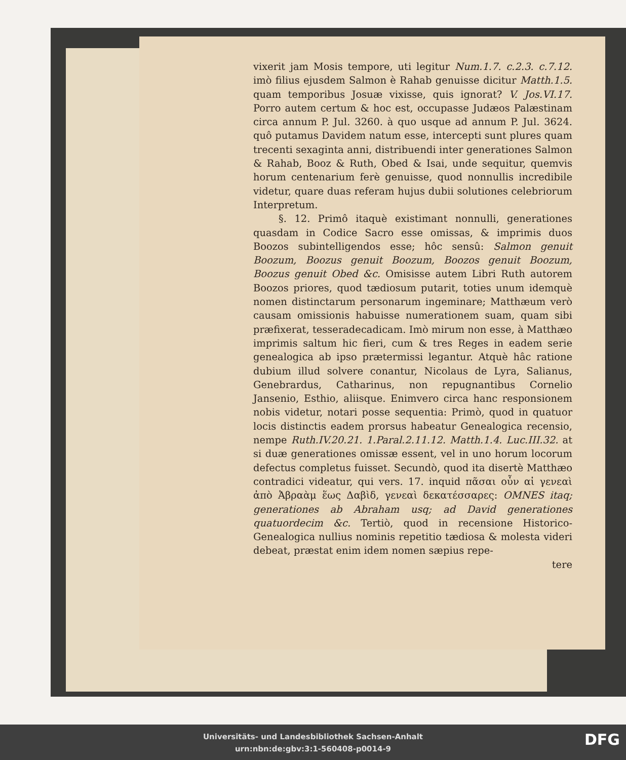vixerit jam Mosis tempore, uti legitur Num.1.7. c.2.3. c.7.12. imò filius ejusdem Salmon è Rahab genuisse dicitur Matth.1.5. quam temporibus Josuæ vixisse, quis ignorat? V. Jos.VI.17. Porro autem certum & hoc est, occupasse Judæos Palæstinam circa annum P. Jul. 3260. à quo usque ad annum P. Jul. 3624. quô putamus Davidem natum esse, intercepti sunt plures quam trecenti sexaginta anni, distribuendi inter generationes Salmon & Rahab, Booz & Ruth, Obed & Isai, unde sequitur, quemvis horum centenarium ferè genuisse, quod nonnullis incredibile videtur, quare duas referam hujus dubii solutiones celebriorum Interpretum.
§. 12. Primô itaquè existimant nonnulli, generationes quasdam in Codice Sacro esse omissas, & imprimis duos Boozos subintelligendos esse; hôc sensû: Salmon genuit Boozum, Boozus genuit Boozum, Boozos genuit Boozum, Boozus genuit Obed &c. Omisisse autem Libri Ruth autorem Boozos priores, quod tædiosum putarit, toties unum idemquè nomen distinctarum personarum ingeminare; Matthæum verò causam omissionis habuisse numerationem suam, quam sibi præfixerat, tesseradecadicam. Imò mirum non esse, à Matthæo imprimis saltum hic fieri, cum & tres Reges in eadem serie genealogica ab ipso prætermissi legantur. Atquè hâc ratione dubium illud solvere conantur, Nicolaus de Lyra, Salianus, Genebrardus, Catharinus, non repugnantibus Cornelio Jansenio, Esthio, aliisque. Enimvero circa hanc responsionem nobis videtur, notari posse sequentia: Primò, quod in quatuor locis distinctis eadem prorsus habeatur Genealogica recensio, nempe Ruth.IV.20.21. 1.Paral.2.11.12. Matth.1.4. Luc.III.32. at si duæ generationes omissæ essent, vel in uno horum locorum defectus completus fuisset. Secundò, quod ita disertè Matthæo contradici videatur, qui vers. 17. inquid πᾶσαι οὖν αἱ γενεαὶ ἀπὸ Ἀβραὰμ ἕως Δαβὶδ, γενεαὶ δεκατέσσαρες: OMNES itaq; generationes ab Abraham usq; ad David generationes quatuordecim &c. Tertiò, quod in recensione Historico-Genealogica nullius nominis repetitio tædiosa & molesta videri debeat, præstat enim idem nomen sæpius repe-
tere
Universitäts- und Landesbibliothek Sachsen-Anhalt
urn:nbn:de:gbv:3:1-560408-p0014-9
DFG